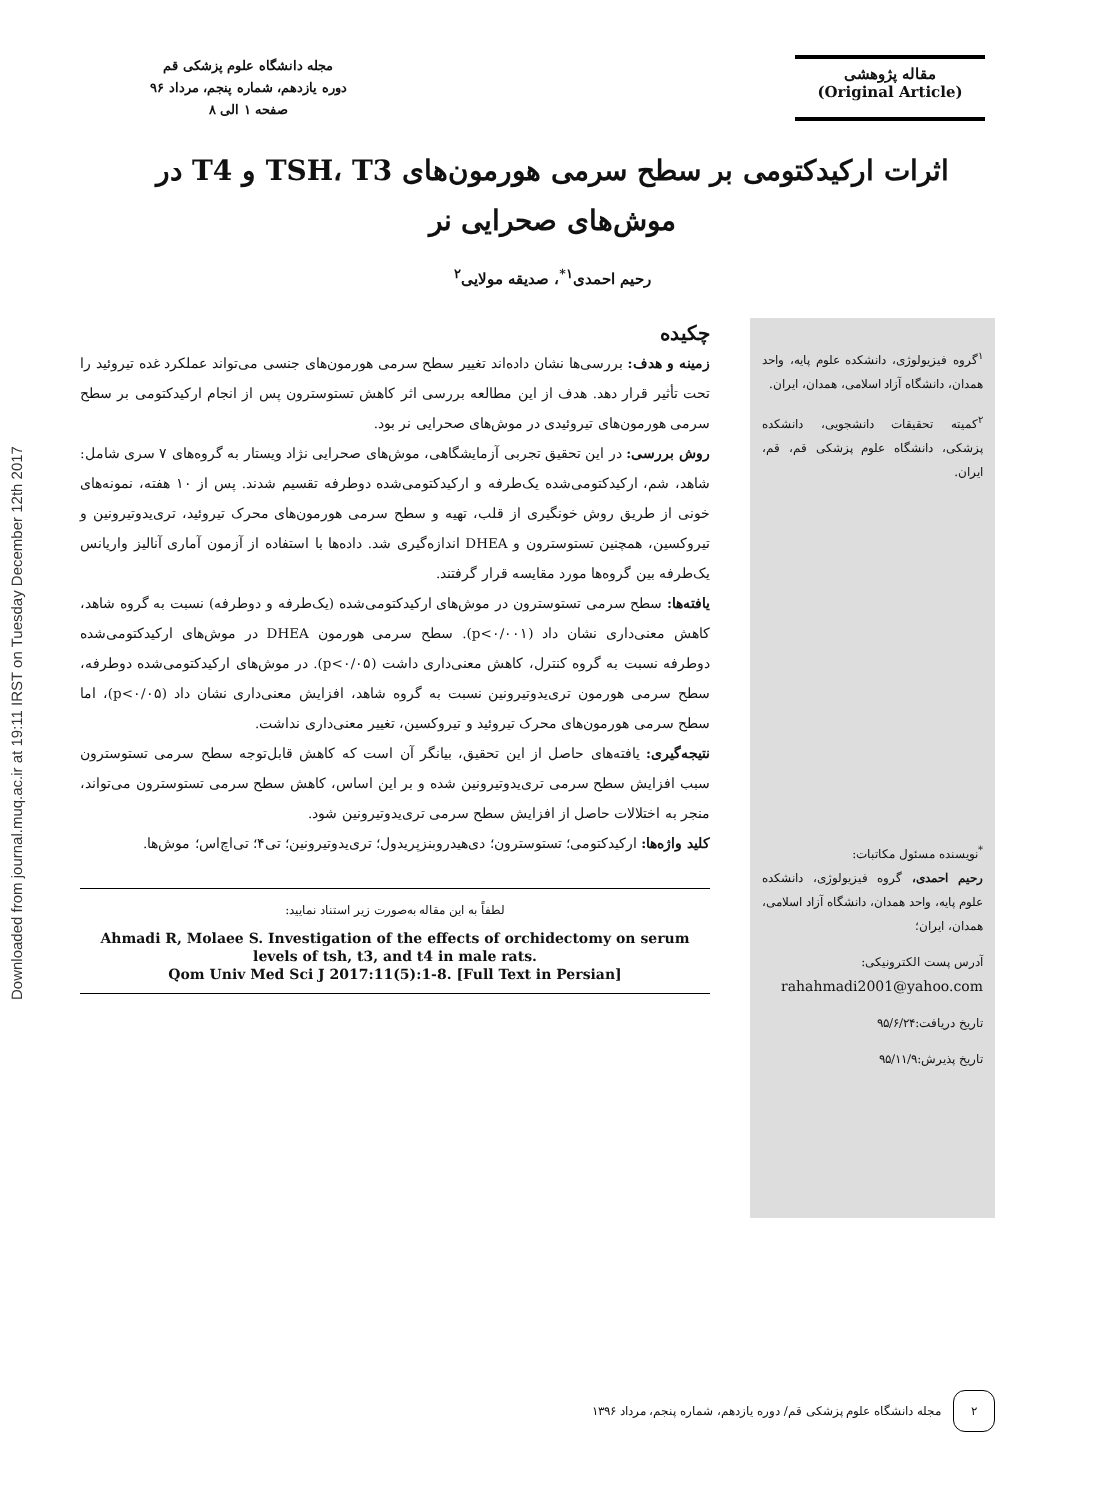Downloaded from journal.muq.ac.ir at 19:11 IRST on Tuesday December 12th 2017
مقاله پژوهشی
(Original Article)
مجله دانشگاه علوم پزشکی قم
دوره یازدهم، شماره پنجم، مرداد ۹۶
صفحه ۱ الی ۸
اثرات ارکیدکتومی بر سطح سرمی هورمون‌های TSH، T3 و T4 در موش‌های صحرایی نر
رحیم احمدی<sup>۱*</sup>، صدیقه مولایی<sup>۲</sup>
<sup>۱</sup> گروه فیزیولوژی، دانشکده علوم پایه، واحد همدان، دانشگاه آزاد اسلامی، همدان، ایران.
<sup>۲</sup> کمیته تحقیقات دانشجویی، دانشکده پزشکی، دانشگاه علوم پزشکی قم، قم، ایران.
<sup>*</sup> نویسنده مسئول مکاتبات:
رحیم احمدی، گروه فیزیولوژی، دانشکده علوم پایه، واحد همدان، دانشگاه آزاد اسلامی، همدان، ایران؛
آدرس پست الکترونیکی:
rahahmadi2001@yahoo.com
تاریخ دریافت:۹۵/۶/۲۴
تاریخ پذیرش:۹۵/۱۱/۹
چکیده
زمینه و هدف: بررسی‌ها نشان داده‌اند تغییر سطح سرمی هورمون‌های جنسی می‌تواند عملکرد غده تیروئید را تحت تأثیر قرار دهد. هدف از این مطالعه بررسی اثر کاهش تستوسترون پس از انجام ارکیدکتومی بر سطح سرمی هورمون‌های تیروئیدی در موش‌های صحرایی نر بود.
روش بررسی: در این تحقیق تجربی آزمایشگاهی، موش‌های صحرایی نژاد ویستار به گروه‌های ۷ سری شامل: شاهد، شم، ارکیدکتومی‌شده یک‌طرفه و ارکیدکتومی‌شده دوطرفه تقسیم شدند. پس از ۱۰ هفته، نمونه‌های خونی از طریق روش خونگیری از قلب، تهیه و سطح سرمی هورمون‌های محرک تیروئید، تری‌یدوتیرونین و تیروکسین، همچنین تستوسترون و DHEA اندازه‌گیری شد. داده‌ها با استفاده از آزمون آماری آنالیز واریانس یک‌طرفه بین گروه‌ها مورد مقایسه قرار گرفتند.
یافته‌ها: سطح سرمی تستوسترون در موش‌های ارکیدکتومی‌شده (یک‌طرفه و دوطرفه) نسبت به گروه شاهد، کاهش معنی‌داری نشان داد (p<۰/۰۰۱). سطح سرمی هورمون DHEA در موش‌های ارکیدکتومی‌شده دوطرفه نسبت به گروه کنترل، کاهش معنی‌داری داشت (p<۰/۰۵). در موش‌های ارکیدکتومی‌شده دوطرفه، سطح سرمی هورمون تری‌یدوتیرونین نسبت به گروه شاهد، افزایش معنی‌داری نشان داد (p<۰/۰۵)، اما سطح سرمی هورمون‌های محرک تیروئید و تیروکسین، تغییر معنی‌داری نداشت.
نتیجه‌گیری: یافته‌های حاصل از این تحقیق، بیانگر آن است که کاهش قابل‌توجه سطح سرمی تستوسترون سبب افزایش سطح سرمی تری‌یدوتیرونین شده و بر این اساس، کاهش سطح سرمی تستوسترون می‌تواند، منجر به اختلالات حاصل از افزایش سطح سرمی تری‌یدوتیرونین شود.
کلید واژه‌ها: ارکیدکتومی؛ تستوسترون؛ دی‌هیدروبنزپریدول؛ تری‌یدوتیرونین؛ تی۴؛ تی‌اچ‌اس؛ موش‌ها.
لطفاً به این مقاله به‌صورت زیر استناد نمایید:
Ahmadi R, Molaee S. Investigation of the effects of orchidectomy on serum levels of tsh, t3, and t4 in male rats.
Qom Univ Med Sci J 2017:11(5):1-8. [Full Text in Persian]
۲
مجله دانشگاه علوم پزشکی قم/ دوره یازدهم، شماره پنجم، مرداد ۱۳۹۶